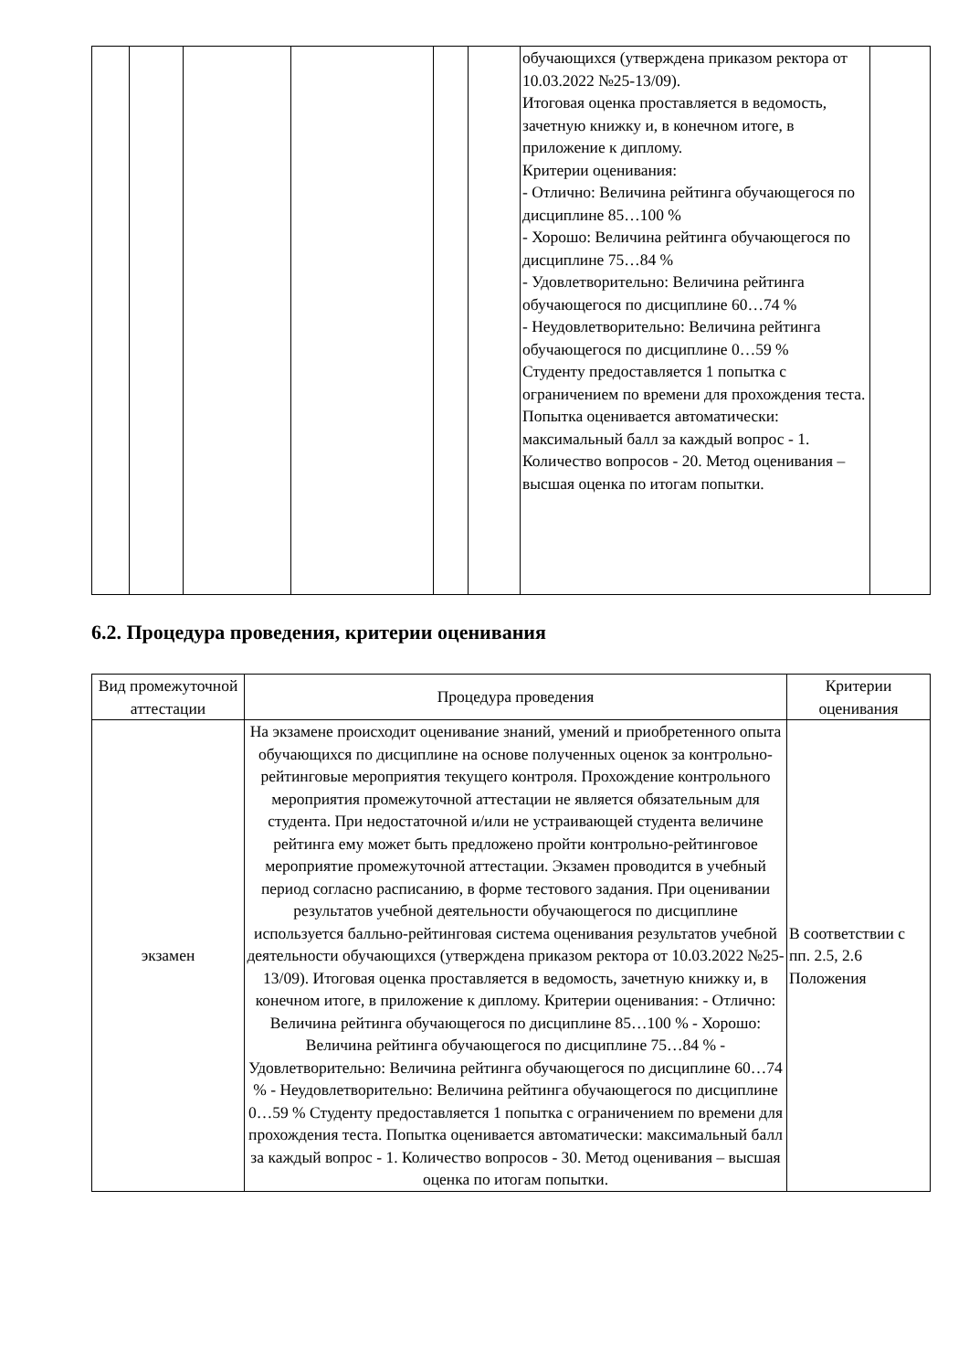| | | | | | | обучающихся (утверждена приказом ректора от 10.03.2022 №25-13/09). Итоговая оценка проставляется в ведомость, зачетную книжку и, в конечном итоге, в приложение к диплому. Критерии оценивания: - Отлично: Величина рейтинга обучающегося по дисциплине 85…100 % - Хорошо: Величина рейтинга обучающегося по дисциплине 75…84 % - Удовлетворительно: Величина рейтинга обучающегося по дисциплине 60…74 % - Неудовлетворительно: Величина рейтинга обучающегося по дисциплине 0…59 % Студенту предоставляется 1 попытка с ограничением по времени для прохождения теста. Попытка оценивается автоматически: максимальный балл за каждый вопрос - 1. Количество вопросов - 20. Метод оценивания – высшая оценка по итогам попытки. | |
6.2. Процедура проведения, критерии оценивания
| Вид промежуточной аттестации | Процедура проведения | Критерии оценивания |
| --- | --- | --- |
| экзамен | На экзамене происходит оценивание знаний, умений и приобретенного опыта обучающихся по дисциплине на основе полученных оценок за контрольно-рейтинговые мероприятия текущего контроля. Прохождение контрольного мероприятия промежуточной аттестации не является обязательным для студента. При недостаточной и/или не устраивающей студента величине рейтинга ему может быть предложено пройти контрольно-рейтинговое мероприятие промежуточной аттестации. Экзамен проводится в учебный период согласно расписанию, в форме тестового задания. При оценивании результатов учебной деятельности обучающегося по дисциплине используется балльно-рейтинговая система оценивания результатов учебной деятельности обучающихся (утверждена приказом ректора от 10.03.2022 №25-13/09). Итоговая оценка проставляется в ведомость, зачетную книжку и, в конечном итоге, в приложение к диплому. Критерии оценивания: - Отлично: Величина рейтинга обучающегося по дисциплине 85…100 % - Хорошо: Величина рейтинга обучающегося по дисциплине 75…84 % - Удовлетворительно: Величина рейтинга обучающегося по дисциплине 60…74 % - Неудовлетворительно: Величина рейтинга обучающегося по дисциплине 0…59 % Студенту предоставляется 1 попытка с ограничением по времени для прохождения теста. Попытка оценивается автоматически: максимальный балл за каждый вопрос - 1. Количество вопросов - 30. Метод оценивания – высшая оценка по итогам попытки. | В соответствии с пп. 2.5, 2.6 Положения |